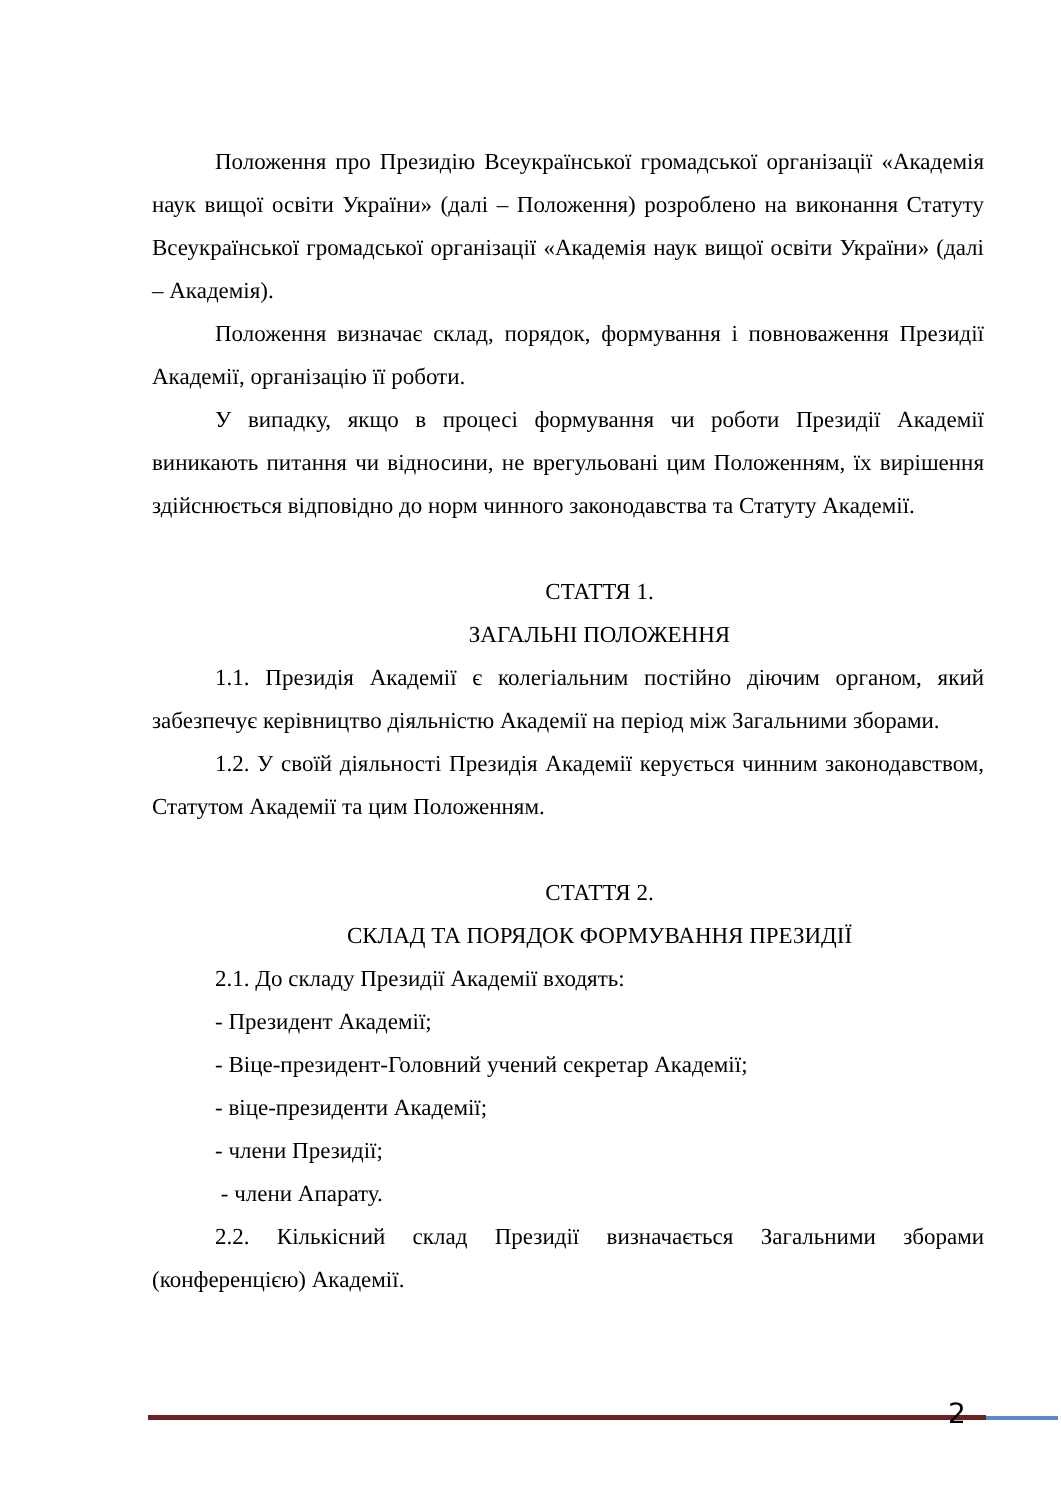Положення про Президію Всеукраїнської громадської організації «Академія наук вищої освіти України» (далі – Положення) розроблено на виконання Статуту Всеукраїнської громадської організації «Академія наук вищої освіти України» (далі – Академія).
Положення визначає склад, порядок, формування і повноваження Президії Академії, організацію її роботи.
У випадку, якщо в процесі формування чи роботи Президії Академії виникають питання чи відносини, не врегульовані цим Положенням, їх вирішення здійснюється відповідно до норм чинного законодавства та Статуту Академії.
СТАТТЯ 1.
ЗАГАЛЬНІ ПОЛОЖЕННЯ
1.1. Президія Академії є колегіальним постійно діючим органом, який забезпечує керівництво діяльністю Академії на період між Загальними зборами.
1.2. У своїй діяльності Президія Академії керується чинним законодавством, Статутом Академії та цим Положенням.
СТАТТЯ 2.
СКЛАД ТА ПОРЯДОК ФОРМУВАННЯ ПРЕЗИДІЇ
2.1. До складу Президії Академії входять:
- Президент Академії;
- Віце-президент-Головний учений секретар Академії;
- віце-президенти Академії;
- члени Президії;
- члени Апарату.
2.2. Кількісний склад Президії визначається Загальними зборами (конференцією) Академії.
2